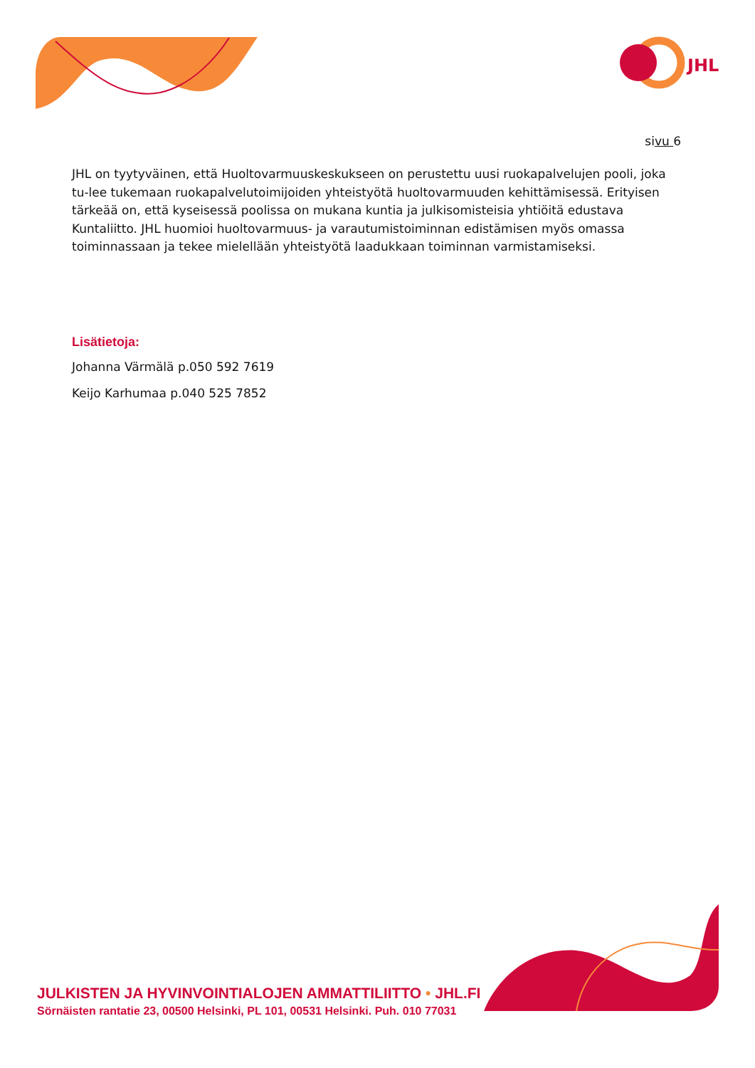JHL
sivu 6
JHL on tyytyväinen, että Huoltovarmuuskeskukseen on perustettu uusi ruokapalvelujen pooli, joka tu-lee tukemaan ruokapalvelutoimijoiden yhteistyötä huoltovarmuuden kehittämisessä. Erityisen tärkeää on, että kyseisessä poolissa on mukana kuntia ja julkisomisteisia yhtiöitä edustava Kuntaliitto. JHL huomioi huoltovarmuus- ja varautumistoiminnan edistämisen myös omassa toiminnassaan ja tekee mielellään yhteistyötä laadukkaan toiminnan varmistamiseksi.
Lisätietoja:
Johanna Värmälä p.050 592 7619
Keijo Karhumaa p.040 525 7852
JULKISTEN JA HYVINVOINTIALOJEN AMMATTILIITTO • JHL.FI
Sörnäisten rantatie 23, 00500 Helsinki, PL 101, 00531 Helsinki. Puh. 010 77031